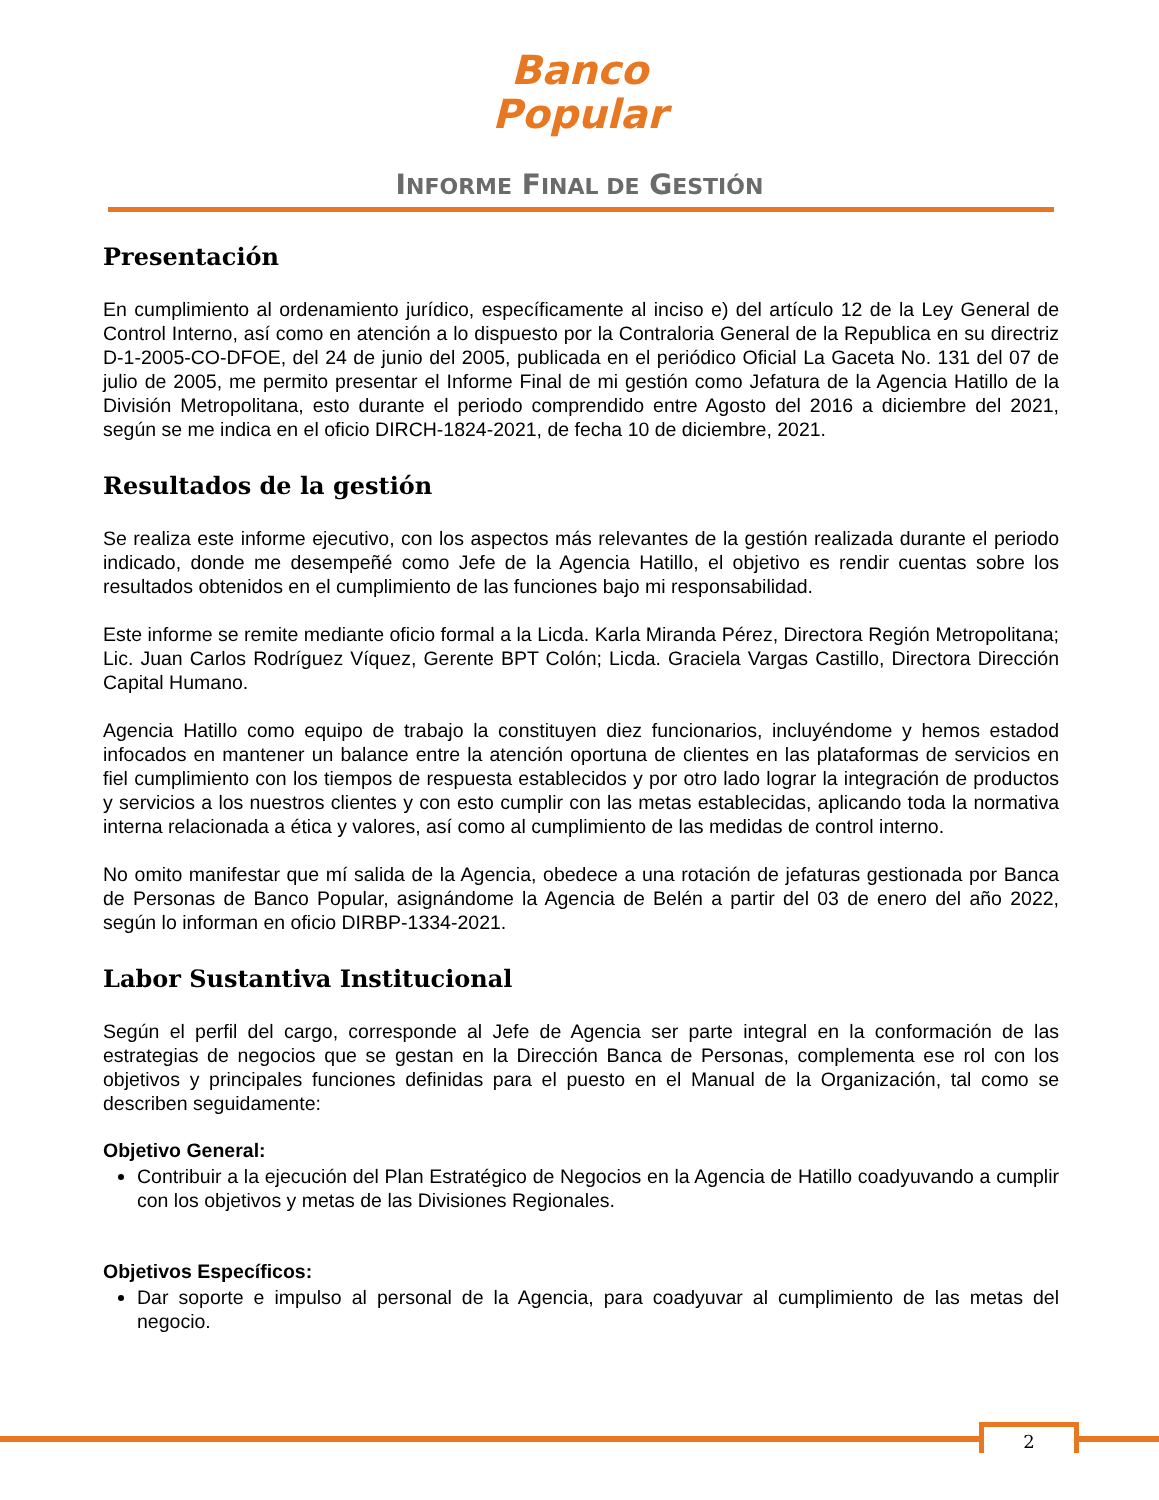Banco
Popular
INFORME FINAL DE GESTIÓN
Presentación
En cumplimiento al ordenamiento jurídico, específicamente al inciso e) del artículo 12 de la Ley General de Control Interno, así como en atención a lo dispuesto por la Contraloria General de la Republica en su directriz D-1-2005-CO-DFOE, del 24 de junio del 2005, publicada en el periódico Oficial La Gaceta No. 131 del 07 de julio de 2005, me permito presentar el Informe Final de mi gestión como Jefatura de la Agencia Hatillo de la División Metropolitana, esto durante el periodo comprendido entre Agosto del 2016 a diciembre del 2021, según se me indica en el oficio DIRCH-1824-2021, de fecha 10 de diciembre, 2021.
Resultados de la gestión
Se realiza este informe ejecutivo, con los aspectos más relevantes de la gestión realizada durante el periodo indicado, donde me desempeñé como Jefe de la Agencia Hatillo, el objetivo es rendir cuentas sobre los resultados obtenidos en el cumplimiento de las funciones bajo mi responsabilidad.
Este informe se remite mediante oficio formal a la Licda. Karla Miranda Pérez, Directora Región Metropolitana; Lic. Juan Carlos Rodríguez Víquez, Gerente BPT Colón; Licda. Graciela Vargas Castillo, Directora Dirección Capital Humano.
Agencia Hatillo como equipo de trabajo la constituyen diez funcionarios, incluyéndome y hemos estadod infocados en mantener un balance entre la atención oportuna de clientes en las plataformas de servicios en fiel cumplimiento con los tiempos de respuesta establecidos y por otro lado lograr la integración de productos y servicios a los nuestros clientes y con esto cumplir con las metas establecidas, aplicando toda la normativa interna relacionada a ética y valores, así como al cumplimiento de las medidas de control interno.
No omito manifestar que mí salida de la Agencia, obedece a una rotación de jefaturas gestionada por Banca de Personas de Banco Popular, asignándome la Agencia de Belén a partir del 03 de enero del año 2022, según lo informan en oficio DIRBP-1334-2021.
Labor Sustantiva Institucional
Según el perfil del cargo, corresponde al Jefe de Agencia ser parte integral en la conformación de las estrategias de negocios que se gestan en la Dirección Banca de Personas, complementa ese rol con los objetivos y principales funciones definidas para el puesto en el Manual de la Organización, tal como se describen seguidamente:
Objetivo General:
Contribuir a la ejecución del Plan Estratégico de Negocios en la Agencia de Hatillo coadyuvando a cumplir con los objetivos y metas de las Divisiones Regionales.
Objetivos Específicos:
Dar soporte e impulso al personal de la Agencia, para coadyuvar al cumplimiento de las metas del negocio.
2